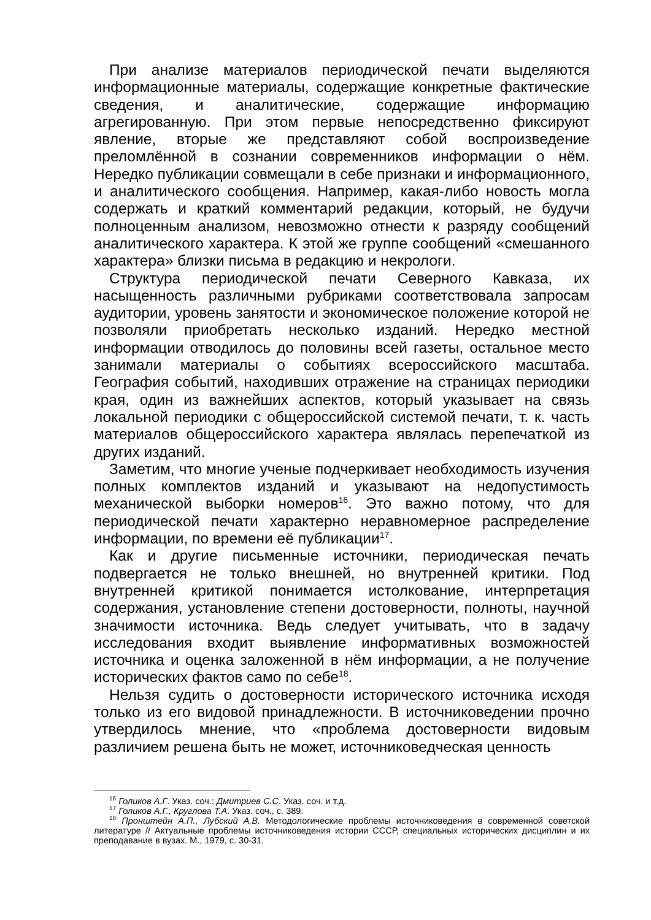При анализе материалов периодической печати выделяются информационные материалы, содержащие конкретные фактические сведения, и аналитические, содержащие информацию агрегированную. При этом первые непосредственно фиксируют явление, вторые же представляют собой воспроизведение преломлённой в сознании современников информации о нём. Нередко публикации совмещали в себе признаки и информационного, и аналитического сообщения. Например, какая-либо новость могла содержать и краткий комментарий редакции, который, не будучи полноценным анализом, невозможно отнести к разряду сообщений аналитического характера. К этой же группе сообщений «смешанного характера» близки письма в редакцию и некрологи.
Структура периодической печати Северного Кавказа, их насыщенность различными рубриками соответствовала запросам аудитории, уровень занятости и экономическое положение которой не позволяли приобретать несколько изданий. Нередко местной информации отводилось до половины всей газеты, остальное место занимали материалы о событиях всероссийского масштаба. География событий, находивших отражение на страницах периодики края, один из важнейших аспектов, который указывает на связь локальной периодики с общероссийской системой печати, т. к. часть материалов общероссийского характера являлась перепечаткой из других изданий.
Заметим, что многие ученые подчеркивает необходимость изучения полных комплектов изданий и указывают на недопустимость механической выборки номеров<sup>16</sup>. Это важно потому, что для периодической печати характерно неравномерное распределение информации, по времени её публикации<sup>17</sup>.
Как и другие письменные источники, периодическая печать подвергается не только внешней, но внутренней критики. Под внутренней критикой понимается истолкование, интерпретация содержания, установление степени достоверности, полноты, научной значимости источника. Ведь следует учитывать, что в задачу исследования входит выявление информативных возможностей источника и оценка заложенной в нём информации, а не получение исторических фактов само по себе<sup>18</sup>.
Нельзя судить о достоверности исторического источника исходя только из его видовой принадлежности. В источниковедении прочно утвердилось мнение, что «проблема достоверности видовым различием решена быть не может, источниковедческая ценность
<sup>16</sup> Голиков А.Г. Указ. соч.; Дмитриев С.С. Указ. соч. и т.д.
<sup>17</sup> Голиков А.Г., Круглова Т.А. Указ. соч., с. 389.
<sup>18</sup> Пронштейн А.П., Лубский А.В. Методологические проблемы источниковедения в современной советской литературе // Актуальные проблемы источниковедения истории СССР, специальных исторических дисциплин и их преподавание в вузах. М., 1979, с. 30-31.